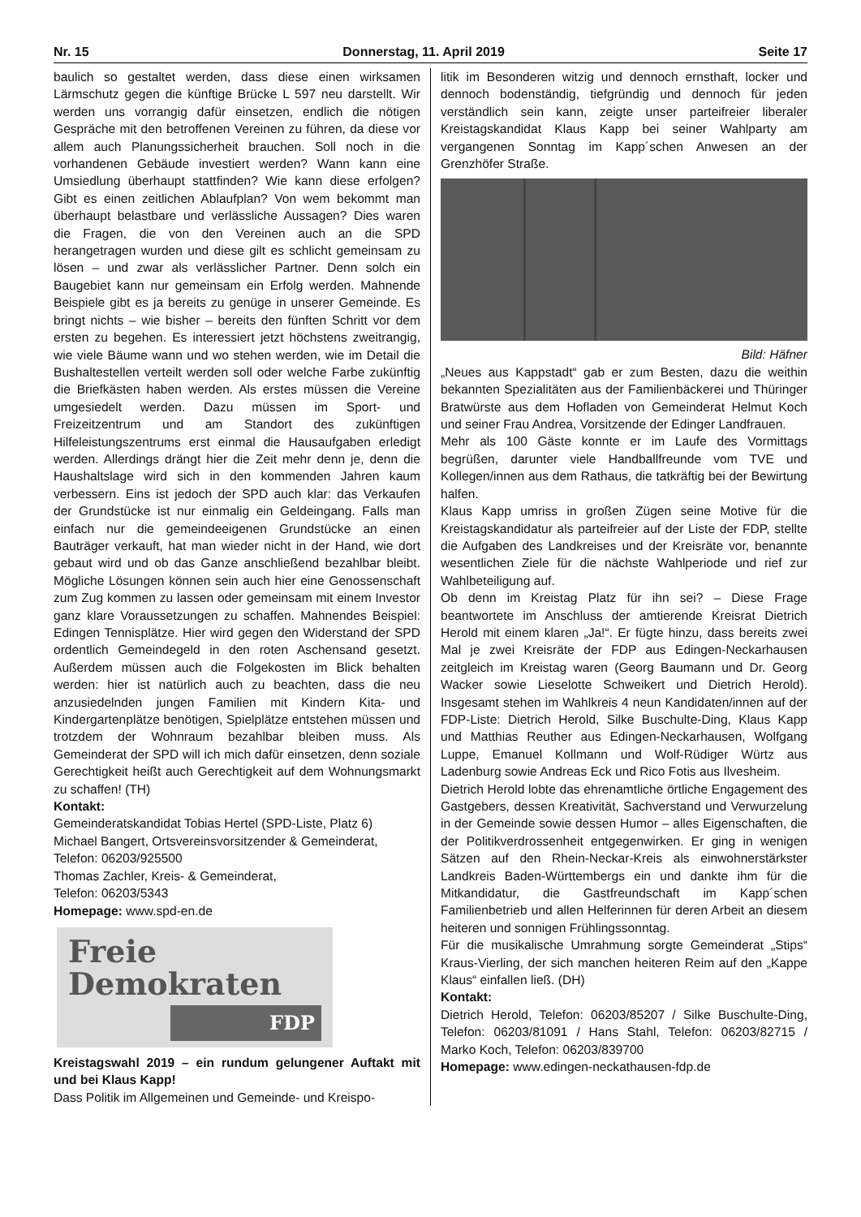Nr. 15 Donnerstag, 11. April 2019 Seite 17
baulich so gestaltet werden, dass diese einen wirksamen Lärmschutz gegen die künftige Brücke L 597 neu darstellt. Wir werden uns vorrangig dafür einsetzen, endlich die nötigen Gespräche mit den betroffenen Vereinen zu führen, da diese vor allem auch Planungssicherheit brauchen. Soll noch in die vorhandenen Gebäude investiert werden? Wann kann eine Umsiedlung überhaupt stattfinden? Wie kann diese erfolgen? Gibt es einen zeitlichen Ablaufplan? Von wem bekommt man überhaupt belastbare und verlässliche Aussagen? Dies waren die Fragen, die von den Vereinen auch an die SPD herangetragen wurden und diese gilt es schlicht gemeinsam zu lösen – und zwar als verlässlicher Partner. Denn solch ein Baugebiet kann nur gemeinsam ein Erfolg werden. Mahnende Beispiele gibt es ja bereits zu genüge in unserer Gemeinde. Es bringt nichts – wie bisher – bereits den fünften Schritt vor dem ersten zu begehen. Es interessiert jetzt höchstens zweitrangig, wie viele Bäume wann und wo stehen werden, wie im Detail die Bushaltestellen verteilt werden soll oder welche Farbe zukünftig die Briefkästen haben werden. Als erstes müssen die Vereine umgesiedelt werden. Dazu müssen im Sport- und Freizeitzentrum und am Standort des zukünftigen Hilfeleistungszentrums erst einmal die Hausaufgaben erledigt werden. Allerdings drängt hier die Zeit mehr denn je, denn die Haushaltslage wird sich in den kommenden Jahren kaum verbessern. Eins ist jedoch der SPD auch klar: das Verkaufen der Grundstücke ist nur einmalig ein Geldeingang. Falls man einfach nur die gemeindeeigenen Grundstücke an einen Bauträger verkauft, hat man wieder nicht in der Hand, wie dort gebaut wird und ob das Ganze anschließend bezahlbar bleibt. Mögliche Lösungen können sein auch hier eine Genossenschaft zum Zug kommen zu lassen oder gemeinsam mit einem Investor ganz klare Voraussetzungen zu schaffen. Mahnendes Beispiel: Edingen Tennisplätze. Hier wird gegen den Widerstand der SPD ordentlich Gemeindegeld in den roten Aschensand gesetzt. Außerdem müssen auch die Folgekosten im Blick behalten werden: hier ist natürlich auch zu beachten, dass die neu anzusiedelnden jungen Familien mit Kindern Kita- und Kindergartenplätze benötigen, Spielplätze entstehen müssen und trotzdem der Wohnraum bezahlbar bleiben muss. Als Gemeinderat der SPD will ich mich dafür einsetzen, denn soziale Gerechtigkeit heißt auch Gerechtigkeit auf dem Wohnungsmarkt zu schaffen! (TH)
Kontakt:
Gemeinderatskandidat Tobias Hertel (SPD-Liste, Platz 6)
Michael Bangert, Ortsvereinsvorsitzender & Gemeinderat,
Telefon: 06203/925500
Thomas Zachler, Kreis- & Gemeinderat,
Telefon: 06203/5343
Homepage: www.spd-en.de
Freie
Demokraten
FDP
Kreistagswahl 2019 – ein rundum gelungener Auftakt mit und bei Klaus Kapp!
Dass Politik im Allgemeinen und Gemeinde- und Kreispo-
litik im Besonderen witzig und dennoch ernsthaft, locker und dennoch bodenständig, tiefgründig und dennoch für jeden verständlich sein kann, zeigte unser parteifreier liberaler Kreistagskandidat Klaus Kapp bei seiner Wahlparty am vergangenen Sonntag im Kapp´schen Anwesen an der Grenzhöfer Straße.
Bild: Häfner
„Neues aus Kappstadt“ gab er zum Besten, dazu die weithin bekannten Spezialitäten aus der Familienbäckerei und Thüringer Bratwürste aus dem Hofladen von Gemeinderat Helmut Koch und seiner Frau Andrea, Vorsitzende der Edinger Landfrauen.
Mehr als 100 Gäste konnte er im Laufe des Vormittags begrüßen, darunter viele Handballfreunde vom TVE und Kollegen/innen aus dem Rathaus, die tatkräftig bei der Bewirtung halfen.
Klaus Kapp umriss in großen Zügen seine Motive für die Kreistagskandidatur als parteifreier auf der Liste der FDP, stellte die Aufgaben des Landkreises und der Kreisräte vor, benannte wesentlichen Ziele für die nächste Wahlperiode und rief zur Wahlbeteiligung auf.
Ob denn im Kreistag Platz für ihn sei? – Diese Frage beantwortete im Anschluss der amtierende Kreisrat Dietrich Herold mit einem klaren „Ja!“. Er fügte hinzu, dass bereits zwei Mal je zwei Kreisräte der FDP aus Edingen-Neckarhausen zeitgleich im Kreistag waren (Georg Baumann und Dr. Georg Wacker sowie Lieselotte Schweikert und Dietrich Herold). Insgesamt stehen im Wahlkreis 4 neun Kandidaten/innen auf der FDP-Liste: Dietrich Herold, Silke Buschulte-Ding, Klaus Kapp und Matthias Reuther aus Edingen-Neckarhausen, Wolfgang Luppe, Emanuel Kollmann und Wolf-Rüdiger Würtz aus Ladenburg sowie Andreas Eck und Rico Fotis aus Ilvesheim.
Dietrich Herold lobte das ehrenamtliche örtliche Engagement des Gastgebers, dessen Kreativität, Sachverstand und Verwurzelung in der Gemeinde sowie dessen Humor – alles Eigenschaften, die der Politikverdrossenheit entgegenwirken. Er ging in wenigen Sätzen auf den Rhein-Neckar-Kreis als einwohnerstärkster Landkreis Baden-Württembergs ein und dankte ihm für die Mitkandidatur, die Gastfreundschaft im Kapp´schen Familienbetrieb und allen Helferinnen für deren Arbeit an diesem heiteren und sonnigen Frühlingssonntag.
Für die musikalische Umrahmung sorgte Gemeinderat „Stips“ Kraus-Vierling, der sich manchen heiteren Reim auf den „Kappe Klaus“ einfallen ließ. (DH)
Kontakt:
Dietrich Herold, Telefon: 06203/85207 / Silke Buschulte-Ding, Telefon: 06203/81091 / Hans Stahl, Telefon: 06203/82715 / Marko Koch, Telefon: 06203/839700
Homepage: www.edingen-neckathausen-fdp.de